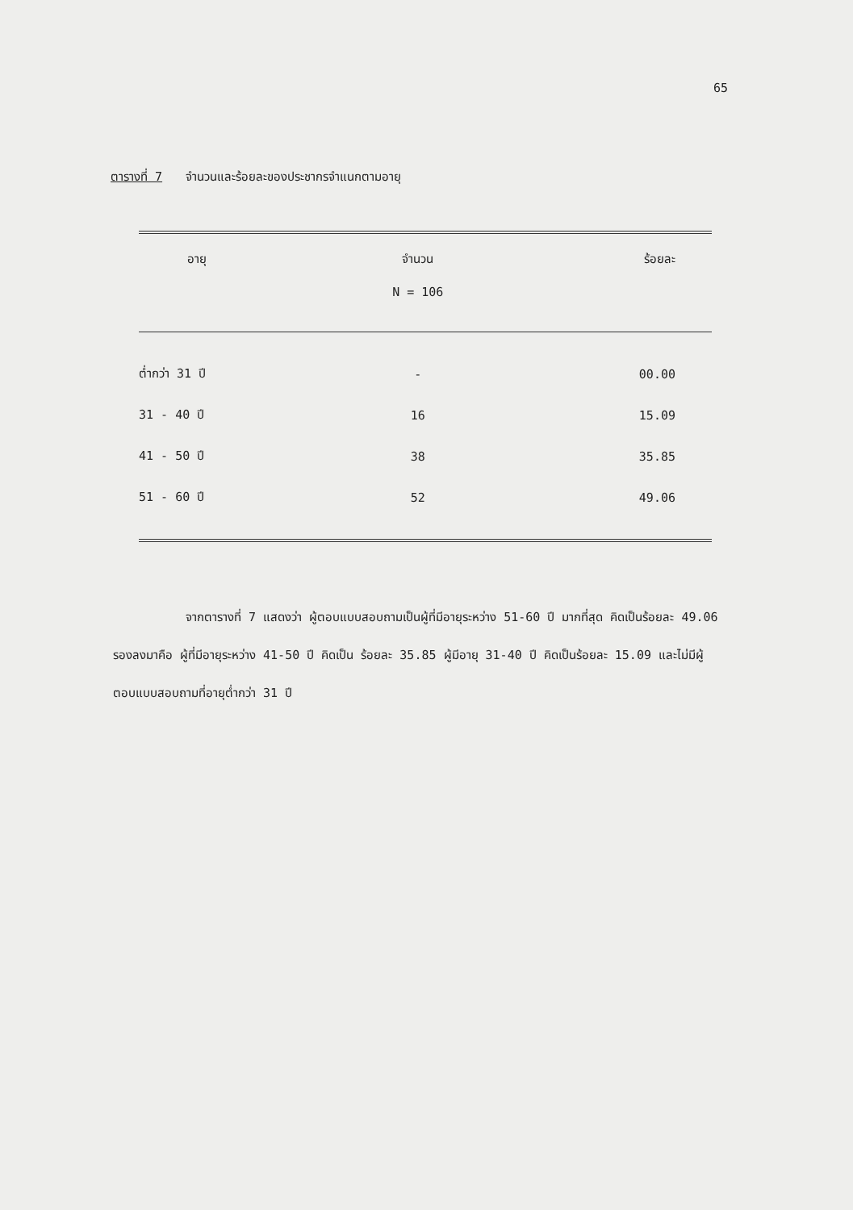65
ตารางที่ 7 จำนวนและร้อยละของประชากรจำแนกตามอายุ
| อายุ | จำนวน | ร้อยละ |
| --- | --- | --- |
| | N = 106 | |
| ต่ำกว่า 31 ปี | - | 00.00 |
| 31 - 40 ปี | 16 | 15.09 |
| 41 - 50 ปี | 38 | 35.85 |
| 51 - 60 ปี | 52 | 49.06 |
จากตารางที่ 7 แสดงว่า ผู้ตอบแบบสอบถามเป็นผู้ที่มีอายุระหว่าง 51-60 ปี มากที่สุด คิดเป็นร้อยละ 49.06 รองลงมาคือ ผู้ที่มีอายุระหว่าง 41-50 ปี คิดเป็น ร้อยละ 35.85 ผู้มีอายุ 31-40 ปี คิดเป็นร้อยละ 15.09 และไม่มีผู้ตอบแบบสอบถามที่อายุต่ำกว่า 31 ปี